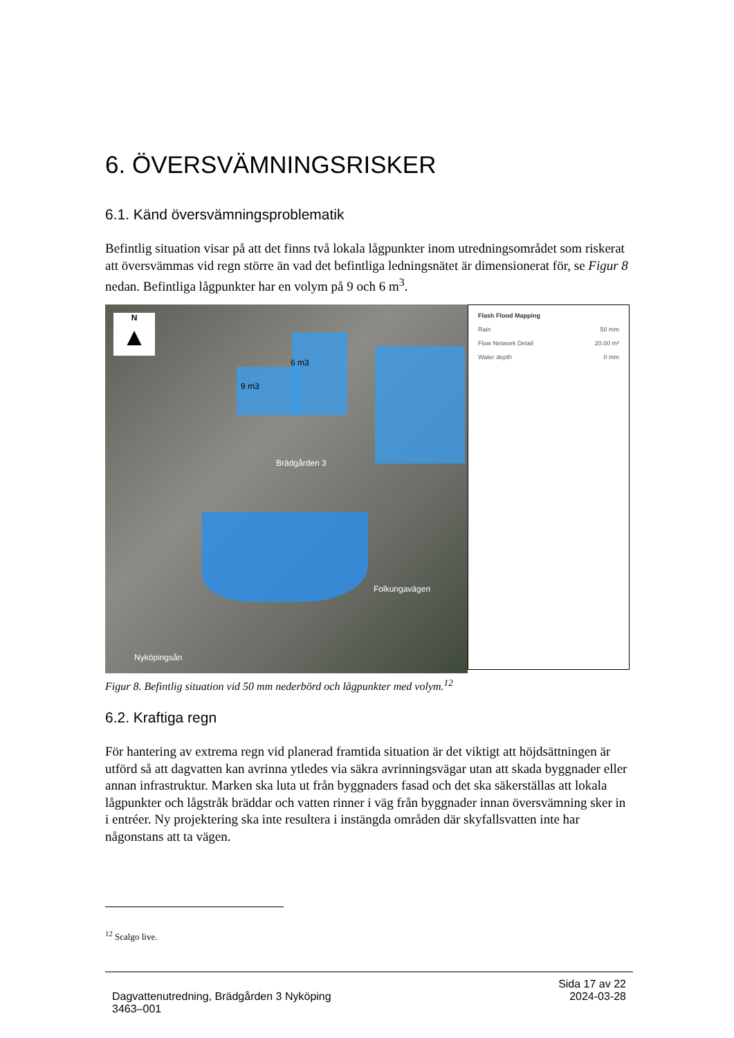6. ÖVERSVÄMNINGSRISKER
6.1. Känd översvämningsproblematik
Befintlig situation visar på att det finns två lokala lågpunkter inom utredningsområdet som riskerat att översvämmas vid regn större än vad det befintliga ledningsnätet är dimensionerat för, se Figur 8 nedan. Befintliga lågpunkter har en volym på 9 och 6 m<sup>3</sup>.
N
▲
6 m3
9 m3
Brädgården 3
Folkungavägen
Nyköpingsån
Flash Flood Mapping
Rain 50 mm
Flow Network Detail 20.00 m²
Water depth 0 mm
Figur 8. Befintlig situation vid 50 mm nederbörd och lågpunkter med volym.<sup>12</sup>
6.2. Kraftiga regn
För hantering av extrema regn vid planerad framtida situation är det viktigt att höjdsättningen är utförd så att dagvatten kan avrinna ytledes via säkra avrinningsvägar utan att skada byggnader eller annan infrastruktur. Marken ska luta ut från byggnaders fasad och det ska säkerställas att lokala lågpunkter och lågstråk bräddar och vatten rinner i väg från byggnader innan översvämning sker in i entréer. Ny projektering ska inte resultera i instängda områden där skyfallsvatten inte har någonstans att ta vägen.
<sup>12</sup> Scalgo live.
Dagvattenutredning, Brädgården 3 Nyköping
3463–001
Sida 17 av 22
2024-03-28